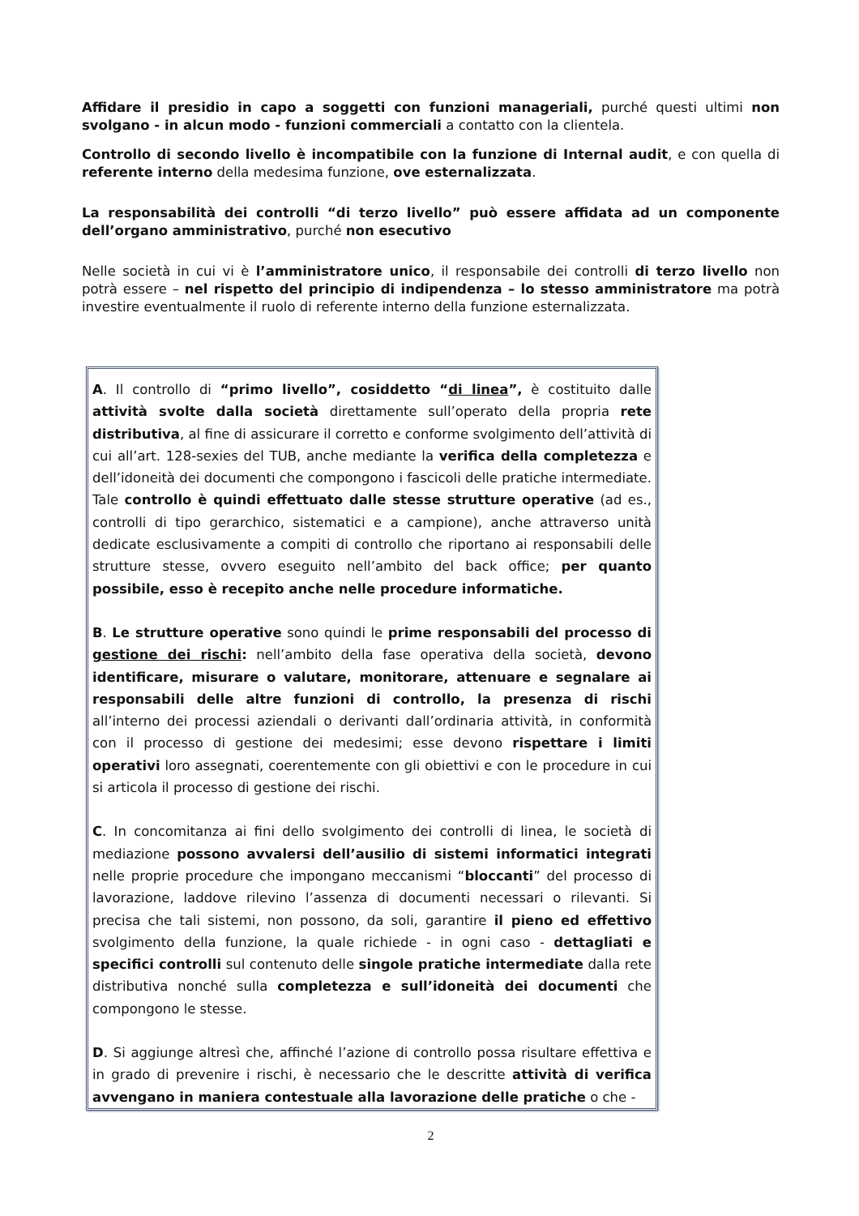Affidare il presidio in capo a soggetti con funzioni manageriali, purché questi ultimi non svolgano - in alcun modo - funzioni commerciali a contatto con la clientela.
Controllo di secondo livello è incompatibile con la funzione di Internal audit, e con quella di referente interno della medesima funzione, ove esternalizzata.
La responsabilità dei controlli “di terzo livello” può essere affidata ad un componente dell’organo amministrativo, purché non esecutivo
Nelle società in cui vi è l’amministratore unico, il responsabile dei controlli di terzo livello non potrà essere – nel rispetto del principio di indipendenza – lo stesso amministratore ma potrà investire eventualmente il ruolo di referente interno della funzione esternalizzata.
A. Il controllo di “primo livello”, cosiddetto “di linea”, è costituito dalle attività svolte dalla società direttamente sull’operato della propria rete distributiva, al fine di assicurare il corretto e conforme svolgimento dell’attività di cui all’art. 128-sexies del TUB, anche mediante la verifica della completezza e dell’idoneità dei documenti che compongono i fascicoli delle pratiche intermediate. Tale controllo è quindi effettuato dalle stesse strutture operative (ad es., controlli di tipo gerarchico, sistematici e a campione), anche attraverso unità dedicate esclusivamente a compiti di controllo che riportano ai responsabili delle strutture stesse, ovvero eseguito nell’ambito del back office; per quanto possibile, esso è recepito anche nelle procedure informatiche.
B. Le strutture operative sono quindi le prime responsabili del processo di gestione dei rischi: nell’ambito della fase operativa della società, devono identificare, misurare o valutare, monitorare, attenuare e segnalare ai responsabili delle altre funzioni di controllo, la presenza di rischi all’interno dei processi aziendali o derivanti dall’ordinaria attività, in conformità con il processo di gestione dei medesimi; esse devono rispettare i limiti operativi loro assegnati, coerentemente con gli obiettivi e con le procedure in cui si articola il processo di gestione dei rischi.
C. In concomitanza ai fini dello svolgimento dei controlli di linea, le società di mediazione possono avvalersi dell’ausilio di sistemi informatici integrati nelle proprie procedure che impongano meccanismi “bloccanti” del processo di lavorazione, laddove rilevino l’assenza di documenti necessari o rilevanti. Si precisa che tali sistemi, non possono, da soli, garantire il pieno ed effettivo svolgimento della funzione, la quale richiede - in ogni caso - dettagliati e specifici controlli sul contenuto delle singole pratiche intermediate dalla rete distributiva nonché sulla completezza e sull’idoneità dei documenti che compongono le stesse.
D. Si aggiunge altresì che, affinché l’azione di controllo possa risultare effettiva e in grado di prevenire i rischi, è necessario che le descritte attività di verifica avvengano in maniera contestuale alla lavorazione delle pratiche o che -
2